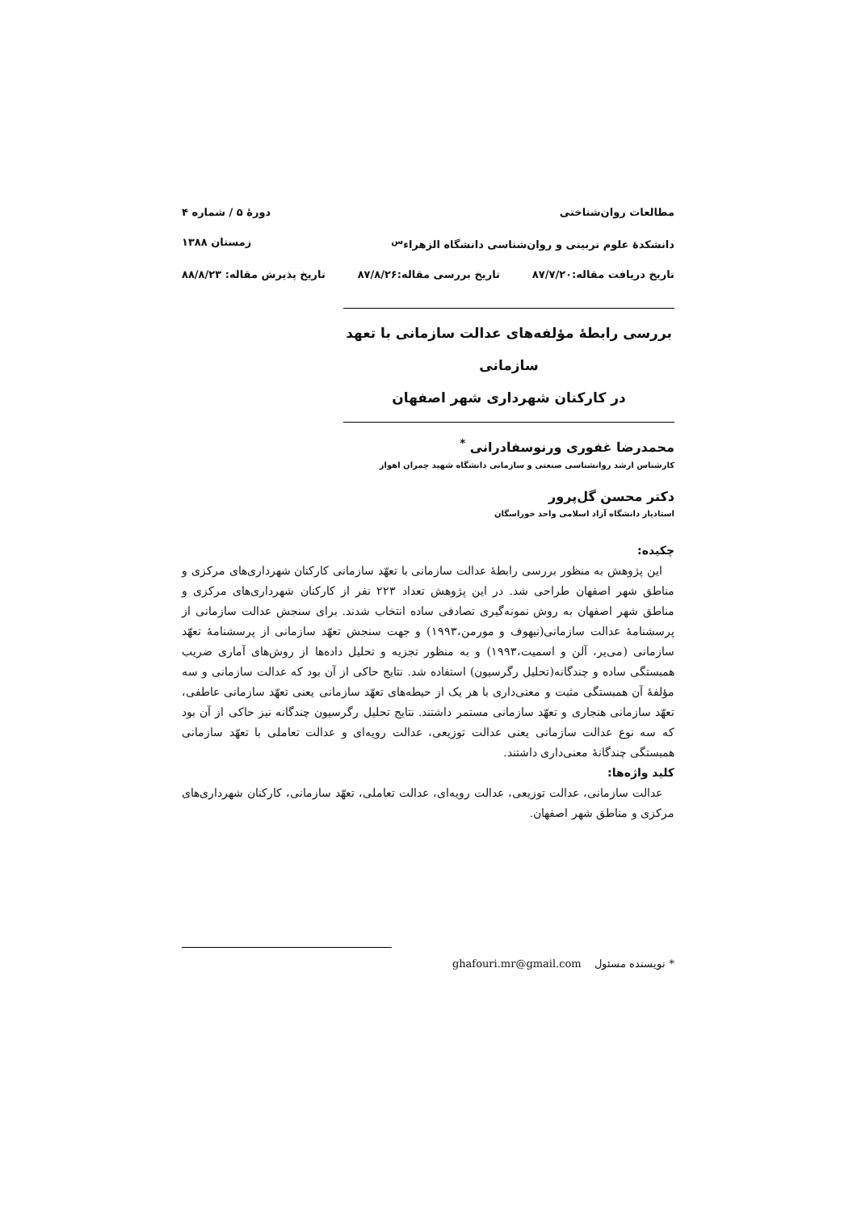مطالعات روان‌شناختی دورهٔ ۵ / شماره ۴
دانشکدهٔ علوم تربیتی و روان‌شناسی دانشگاه الزهراء<sup>س</sup> زمستان ۱۳۸۸
تاریخ دریافت مقاله:۸۷/۷/۲۰ تاریخ بررسی مقاله:۸۷/۸/۲۶ تاریخ پذیرش مقاله: ۸۸/۸/۲۳
بررسی رابطهٔ مؤلفه‌های عدالت سازمانی با تعهد سازمانی
در کارکنان شهرداری شهر اصفهان
محمدرضا غفوری ورنوسفادرانی <sup>*</sup>
کارشناس ارشد روانشناسی صنعتی و سازمانی دانشگاه شهید چمران اهواز
دکتر محسن گل‌پرور
استادیار دانشگاه آزاد اسلامی واحد خوراسگان
چکیده:
این پژوهش به منظور بررسی رابطهٔ عدالت سازمانی با تعهّد سازمانی کارکنان شهرداری‌های مرکزی و مناطق شهر اصفهان طراحی شد. در این پژوهش تعداد ۲۲۳ نفر از کارکنان شهرداری‌های مرکزی و مناطق شهر اصفهان به روش نمونه‌گیری تصادفی ساده انتخاب شدند. برای سنجش عدالت سازمانی از پرسشنامهٔ عدالت سازمانی(نیهوف و مورمن،۱۹۹۳) و جهت سنجش تعهّد سازمانی از پرسشنامهٔ تعهّد سازمانی (می‌یر، آلن و اسمیت،۱۹۹۳) و به منظور تجزیه و تحلیل داده‌ها از روش‌های آماری ضریب همبستگی ساده و چندگانه(تحلیل رگرسیون) استفاده شد. نتایج حاکی از آن بود که عدالت سازمانی و سه مؤلفهٔ آن همبستگی مثبت و معنی‌داری با هر یک از حیطه‌های تعهّد سازمانی یعنی تعهّد سازمانی عاطفی، تعهّد سازمانی هنجاری و تعهّد سازمانی مستمر داشتند. نتایج تحلیل رگرسیون چندگانه نیز حاکی از آن بود که سه نوع عدالت سازمانی یعنی عدالت توزیعی، عدالت رویه‌ای و عدالت تعاملی با تعهّد سازمانی همبستگی چندگانهٔ معنی‌داری داشتند.
کلید واژه‌ها:
عدالت سازمانی، عدالت توزیعی، عدالت رویه‌ای، عدالت تعاملی، تعهّد سازمانی، کارکنان شهرداری‌های مرکزی و مناطق شهر اصفهان.
* نویسنده مسئول ghafouri.mr@gmail.com